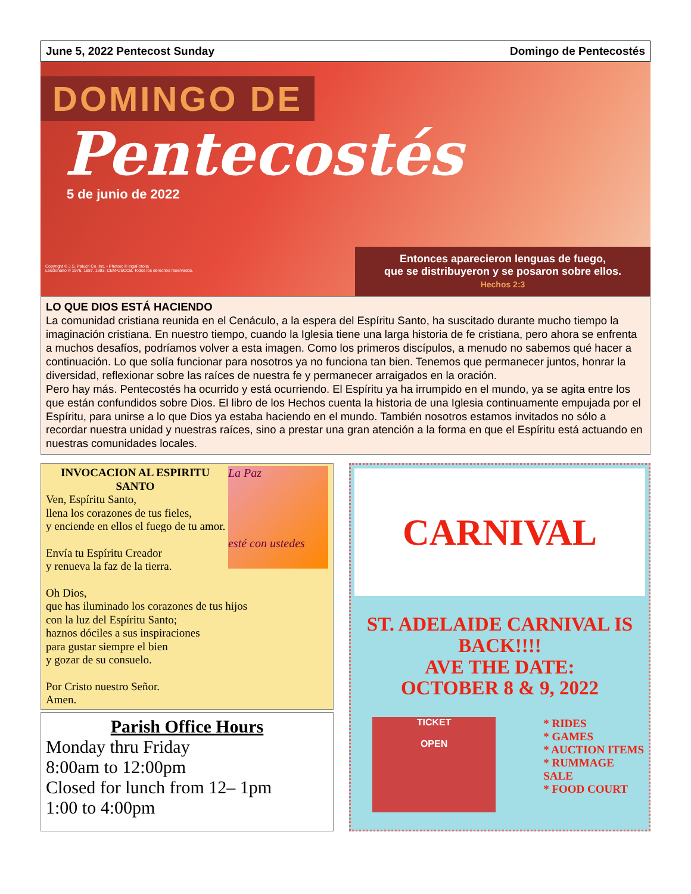June 5, 2022 Pentecost Sunday Domingo de Pentecostés
DOMINGO DE
Pentecostés
5 de junio de 2022
Copyright © J.S. Paluch Co. Inc. • Photos: © ingaFotolia
Leccionario © 1976, 1987, 1993, CEM-USCCB. Todos los derechos reservados.
Entonces aparecieron lenguas de fuego,
que se distribuyeron y se posaron sobre ellos.
Hechos 2:3
LO QUE DIOS ESTÁ HACIENDO
La comunidad cristiana reunida en el Cenáculo, a la espera del Espíritu Santo, ha suscitado durante mucho tiempo la imaginación cristiana. En nuestro tiempo, cuando la Iglesia tiene una larga historia de fe cristiana, pero ahora se enfrenta a muchos desafíos, podríamos volver a esta imagen. Como los primeros discípulos, a menudo no sabemos qué hacer a continuación. Lo que solía funcionar para nosotros ya no funciona tan bien. Tenemos que permanecer juntos, honrar la diversidad, reflexionar sobre las raíces de nuestra fe y permanecer arraigados en la oración.
Pero hay más. Pentecostés ha ocurrido y está ocurriendo. El Espíritu ya ha irrumpido en el mundo, ya se agita entre los que están confundidos sobre Dios. El libro de los Hechos cuenta la historia de una Iglesia continuamente empujada por el Espíritu, para unirse a lo que Dios ya estaba haciendo en el mundo. También nosotros estamos invitados no sólo a recordar nuestra unidad y nuestras raíces, sino a prestar una gran atención a la forma en que el Espíritu está actuando en nuestras comunidades locales.
La Paz
esté con ustedes
INVOCACION AL ESPIRITU SANTO
Ven, Espíritu Santo,
llena los corazones de tus fieles,
y enciende en ellos el fuego de tu amor.
Envía tu Espíritu Creador
y renueva la faz de la tierra.
Oh Dios,
que has iluminado los corazones de tus hijos
con la luz del Espíritu Santo;
haznos dóciles a sus inspiraciones
para gustar siempre el bien
y gozar de su consuelo.
Por Cristo nuestro Señor.
Amen.
Parish Office Hours
Monday thru Friday
8:00am to 12:00pm
Closed for lunch from 12– 1pm
1:00 to 4:00pm
CARNIVAL
ST. ADELAIDE CARNIVAL IS BACK!!!!
AVE THE DATE:
OCTOBER 8 & 9, 2022
TICKET
OPEN
* RIDES
* GAMES
* AUCTION ITEMS
* RUMMAGE SALE
* FOOD COURT